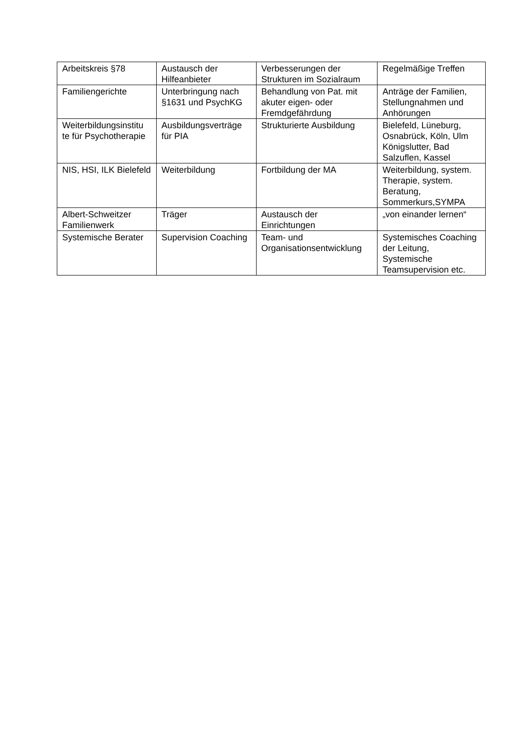| Arbeitskreis §78 | Austausch der Hilfeanbieter | Verbesserungen der Strukturen im Sozialraum | Regelmäßige Treffen |
| Familiengerichte | Unterbringung nach §1631 und PsychKG | Behandlung von Pat. mit akuter eigen- oder Fremdgefährdung | Anträge der Familien, Stellungnahmen und Anhörungen |
| Weiterbildungsinstitu te für Psychotherapie | Ausbildungsverträge für PIA | Strukturierte Ausbildung | Bielefeld, Lüneburg, Osnabrück, Köln, Ulm Königslutter, Bad Salzuflen, Kassel |
| NIS, HSI, ILK Bielefeld | Weiterbildung | Fortbildung der MA | Weiterbildung, system. Therapie, system. Beratung, Sommerkurs,SYMPA |
| Albert-Schweitzer Familienwerk | Träger | Austausch der Einrichtungen | „von einander lernen“ |
| Systemische Berater | Supervision Coaching | Team- und Organisationsentwicklung | Systemisches Coaching der Leitung, Systemische Teamsupervision etc. |